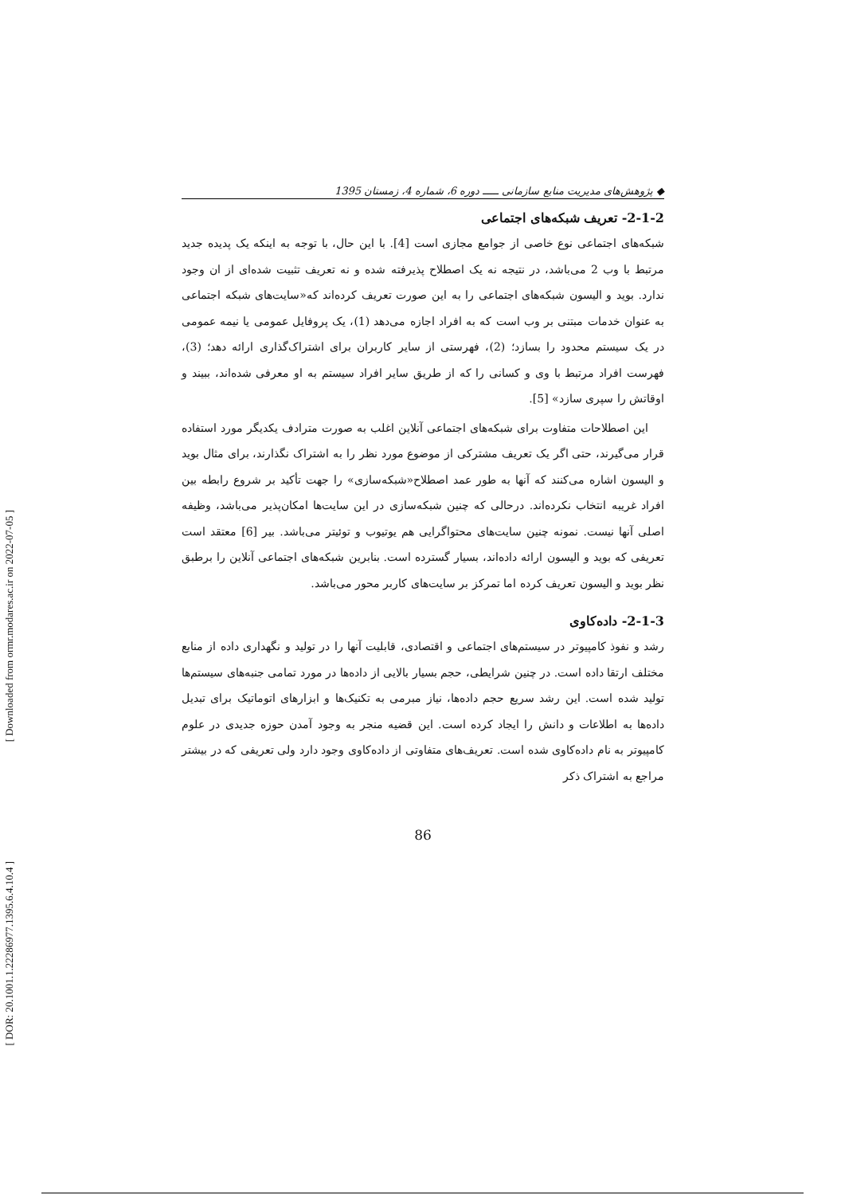[ Downloaded from ormr.modares.ac.ir on 2022-07-05 ]
[ DOR: 20.1001.1.22286977.1395.6.4.10.4 ]
◆ پژوهش‌های مدیریت منابع سازمانی ـــــ دوره 6، شماره 4، زمستان 1395
2-1-2- تعریف شبکه‌های اجتماعی
شبکه‌های اجتماعی نوع خاصی از جوامع مجازی است [4]. با این حال، با توجه به اینکه یک پدیده جدید مرتبط با وب 2 می‌باشد، در نتیجه نه یک اصطلاح پذیرفته شده و نه تعریف تثبیت شده‌ای از ان وجود ندارد. بوید و الیسون شبکه‌های اجتماعی را به این صورت تعریف کرده‌اند که«سایت‌های شبکه اجتماعی به عنوان خدمات مبتنی بر وب است که به افراد اجازه می‌دهد (1)، یک پروفایل عمومی یا نیمه عمومی در یک سیستم محدود را بسازد؛ (2)، فهرستی از سایر کاربران برای اشتراک‌گذاری ارائه دهد؛ (3)، فهرست افراد مرتبط با وی و کسانی را که از طریق سایر افراد سیستم به او معرفی شده‌اند، ببیند و اوقاتش را سپری سازد» [5].
این اصطلاحات متفاوت برای شبکه‌های اجتماعی آنلاین اغلب به صورت مترادف یکدیگر مورد استفاده قرار می‌گیرند، حتی اگر یک تعریف مشترکی از موضوع مورد نظر را به اشتراک نگذارند، برای مثال بوید و الیسون اشاره می‌کنند که آنها به طور عمد اصطلاح«شبکه‌سازی» را جهت تأکید بر شروع رابطه بین افراد غریبه انتخاب نکرده‌اند. درحالی که چنین شبکه‌سازی در این سایت‌ها امکان‌پذیر می‌باشد، وظیفه اصلی آنها نیست. نمونه چنین سایت‌های محتواگرایی هم یوتیوب و توئیتر می‌باشد. بیر [6] معتقد است تعریفی که بوید و الیسون ارائه داده‌اند، بسیار گسترده است. بنابرین شبکه‌های اجتماعی آنلاین را برطبق نظر بوید و الیسون تعریف کرده اما تمرکز بر سایت‌های کاربر محور می‌باشد.
2-1-3- داده‌کاوی
رشد و نفوذ کامپیوتر در سیستم‌های اجتماعی و اقتصادی، قابلیت آنها را در تولید و نگهداری داده از منابع مختلف ارتقا داده است. در چنین شرایطی، حجم بسیار بالایی از داده‌ها در مورد تمامی جنبه‌های سیستم‌ها تولید شده است. این رشد سریع حجم داده‌ها، نیاز مبرمی به تکنیک‌ها و ابزارهای اتوماتیک برای تبدیل داده‌ها به اطلاعات و دانش را ایجاد کرده است. این قضیه منجر به وجود آمدن حوزه جدیدی در علوم کامپیوتر به نام داده‌کاوی شده است. تعریف‌های متفاوتی از داده‌کاوی وجود دارد ولی تعریفی که در بیشتر مراجع به اشتراک ذکر
86